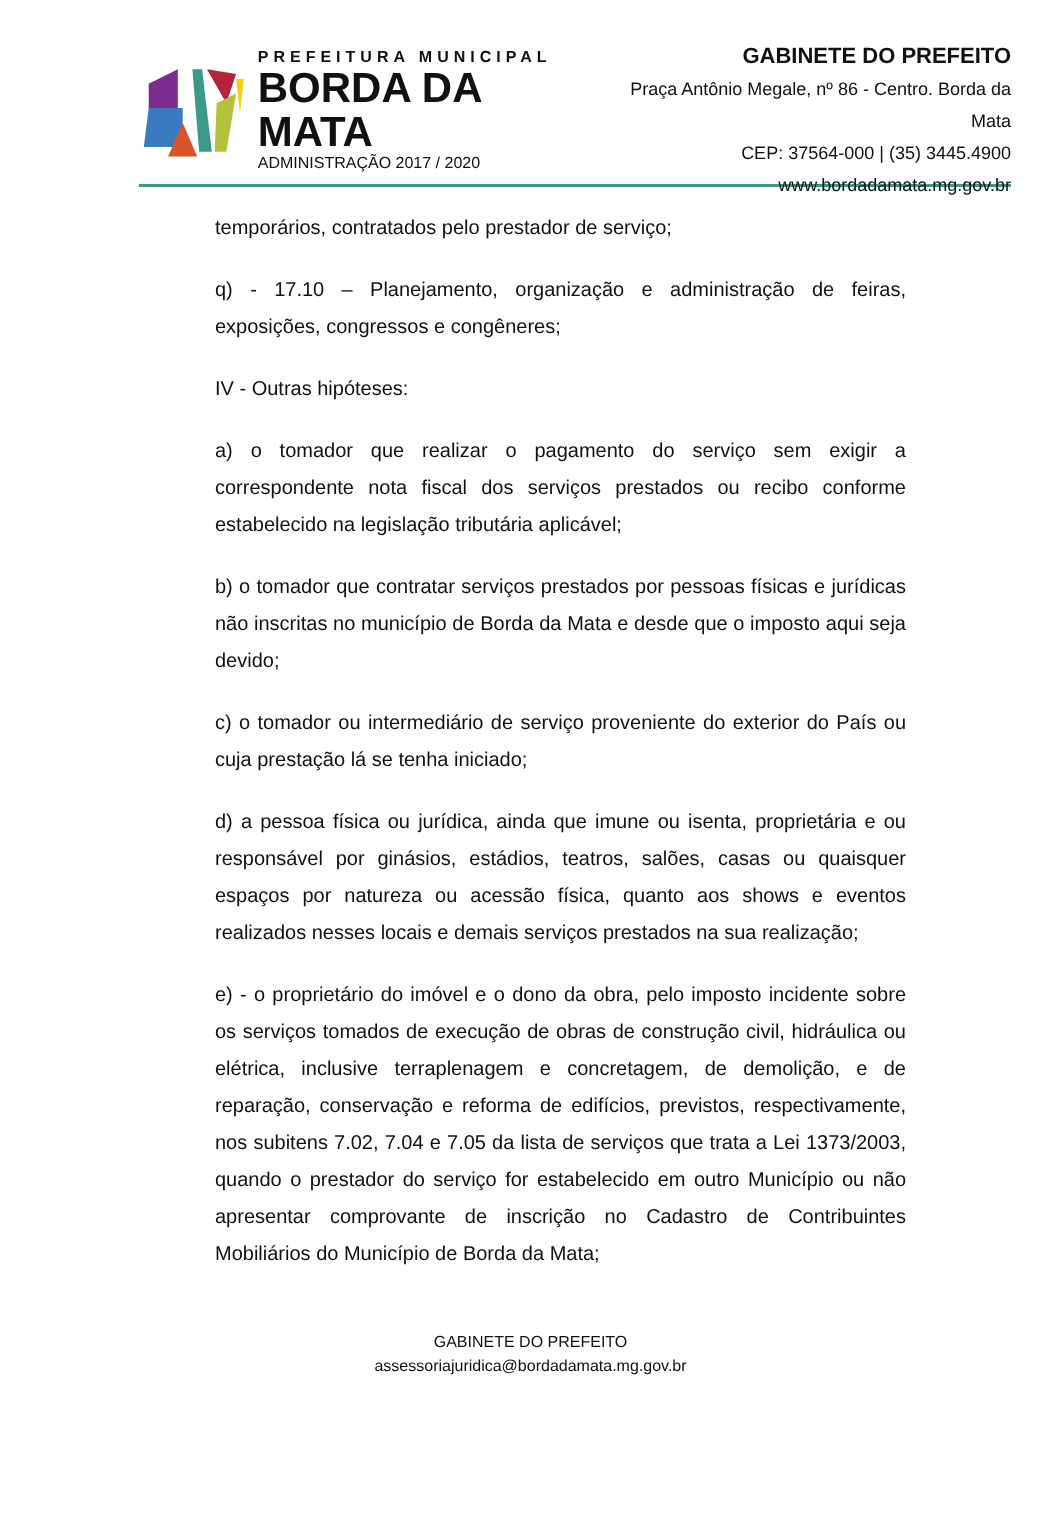PREFEITURA MUNICIPAL
BORDA DA MATA
ADMINISTRAÇÃO 2017 / 2020
GABINETE DO PREFEITO
Praça Antônio Megale, nº 86 - Centro. Borda da Mata
CEP: 37564-000 | (35) 3445.4900
www.bordadamata.mg.gov.br
temporários, contratados pelo prestador de serviço;
q) - 17.10 – Planejamento, organização e administração de feiras, exposições, congressos e congêneres;
IV - Outras hipóteses:
a) o tomador que realizar o pagamento do serviço sem exigir a correspondente nota fiscal dos serviços prestados ou recibo conforme estabelecido na legislação tributária aplicável;
b) o tomador que contratar serviços prestados por pessoas físicas e jurídicas não inscritas no município de Borda da Mata e desde que o imposto aqui seja devido;
c) o tomador ou intermediário de serviço proveniente do exterior do País ou cuja prestação lá se tenha iniciado;
d) a pessoa física ou jurídica, ainda que imune ou isenta, proprietária e ou responsável por ginásios, estádios, teatros, salões, casas ou quaisquer espaços por natureza ou acessão física, quanto aos shows e eventos realizados nesses locais e demais serviços prestados na sua realização;
e) - o proprietário do imóvel e o dono da obra, pelo imposto incidente sobre os serviços tomados de execução de obras de construção civil, hidráulica ou elétrica, inclusive terraplenagem e concretagem, de demolição, e de reparação, conservação e reforma de edifícios, previstos, respectivamente, nos subitens 7.02, 7.04 e 7.05 da lista de serviços que trata a Lei 1373/2003, quando o prestador do serviço for estabelecido em outro Município ou não apresentar comprovante de inscrição no Cadastro de Contribuintes Mobiliários do Município de Borda da Mata;
GABINETE DO PREFEITO
assessoriajuridica@bordadamata.mg.gov.br